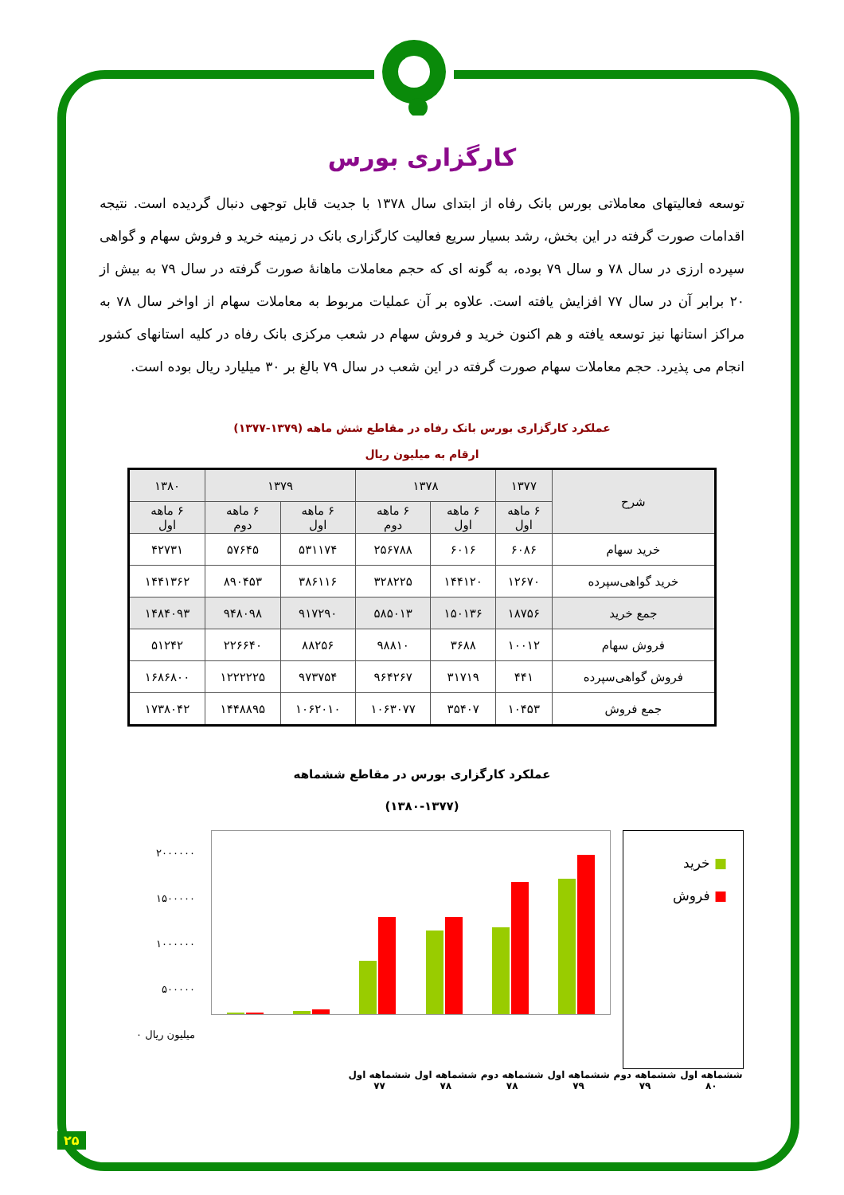کارگزاری بورس
توسعه فعالیتهای معاملاتی بورس بانک رفاه از ابتدای سال ۱۳۷۸ با جدیت قابل توجهی دنبال گردیده است. نتیجه اقدامات صورت گرفته در این بخش، رشد بسیار سریع فعالیت کارگزاری بانک در زمینه خرید و فروش سهام و گواهی سپرده ارزی در سال ۷۸ و سال ۷۹ بوده، به گونه ای که حجم معاملات ماهانۀ صورت گرفته در سال ۷۹ به بیش از ۲۰ برابر آن در سال ۷۷ افزایش یافته است. علاوه بر آن عملیات مربوط به معاملات سهام از اواخر سال ۷۸ به مراکز استانها نیز توسعه یافته و هم اکنون خرید و فروش سهام در شعب مرکزی بانک رفاه در کلیه استانهای کشور انجام می پذیرد. حجم معاملات سهام صورت گرفته در این شعب در سال ۷۹ بالغ بر ۳۰ میلیارد ریال بوده است.
عملکرد کارگزاری بورس بانک رفاه در مقاطع شش ماهه (۱۳۷۹-۱۳۷۷)
ارقام به میلیون ریال
| شرح | ۱۳۷۷ | ۱۳۷۸ | | ۱۳۷۹ | | ۱۳۸۰ |
| --- | --- | --- | --- | --- | --- | --- |
| | ۶ ماهه اول | ۶ ماهه اول | ۶ ماهه دوم | ۶ ماهه اول | ۶ ماهه دوم | ۶ ماهه اول |
| خرید سهام | ۶۰۸۶ | ۶۰۱۶ | ۲۵۶۷۸۸ | ۵۳۱۱۷۴ | ۵۷۶۴۵ | ۴۲۷۳۱ |
| خرید گواهی‌سپرده | ۱۲۶۷۰ | ۱۴۴۱۲۰ | ۳۲۸۲۲۵ | ۳۸۶۱۱۶ | ۸۹۰۴۵۳ | ۱۴۴۱۳۶۲ |
| جمع خرید | ۱۸۷۵۶ | ۱۵۰۱۳۶ | ۵۸۵۰۱۳ | ۹۱۷۲۹۰ | ۹۴۸۰۹۸ | ۱۴۸۴۰۹۳ |
| فروش سهام | ۱۰۰۱۲ | ۳۶۸۸ | ۹۸۸۱۰ | ۸۸۲۵۶ | ۲۲۶۶۴۰ | ۵۱۲۴۲ |
| فروش گواهی‌سپرده | ۴۴۱ | ۳۱۷۱۹ | ۹۶۴۲۶۷ | ۹۷۳۷۵۴ | ۱۲۲۲۲۲۵ | ۱۶۸۶۸۰۰ |
| جمع فروش | ۱۰۴۵۳ | ۳۵۴۰۷ | ۱۰۶۳۰۷۷ | ۱۰۶۲۰۱۰ | ۱۴۴۸۸۹۵ | ۱۷۳۸۰۴۲ |
عملکرد کارگزاری بورس در مقاطع ششماهه
(۱۳۸۰-۱۳۷۷)
۲۰۰۰۰۰۰
۱۵۰۰۰۰۰
۱۰۰۰۰۰۰
۵۰۰۰۰۰
۰ میلیون ریال
■ خرید
■ فروش
ششماهه اول
۷۷ ششماهه اول
۷۸ ششماهه دوم
۷۸ ششماهه اول
۷۹ ششماهه دوم
۷۹ ششماهه اول
۸۰
۲۵